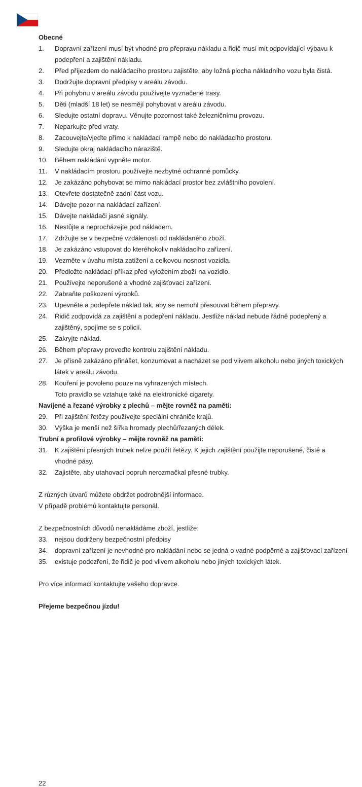Obecné
1. Dopravní zařízení musí být vhodné pro přepravu nákladu a řidič musí mít odpovídající výbavu k podepření a zajištění nákladu.
2. Před příjezdem do nakládacího prostoru zajistěte, aby ložná plocha nákladního vozu byla čistá.
3. Dodržujte dopravní předpisy v areálu závodu.
4. Při pohybnu v areálu závodu používejte vyznačené trasy.
5. Děti (mladší 18 let) se nesmějí pohybovat v areálu závodu.
6. Sledujte ostatní dopravu. Věnujte pozornost také železničnímu provozu.
7. Neparkujte před vraty.
8. Zacouvejte/vjeďte přímo k nakládací rampě nebo do nakládacího prostoru.
9. Sledujte okraj nakládacího nárazištĕ.
10. Během nakládání vypněte motor.
11. V nakládacím prostoru používejte nezbytné ochranné pomůcky.
12. Je zakázáno pohybovat se mimo nakládací prostor bez zvláštního povolení.
13. Otevřete dostatečně zadní část vozu.
14. Dávejte pozor na nakládací zařízení.
15. Dávejte nakládači jasné signály.
16. Nestůjte a neprocházejte pod nákladem.
17. Zdržujte se v bezpečné vzdálenosti od nakládaného zboží.
18. Je zakázáno vstupovat do kteréhokoliv nakládacího zařízení.
19. Vezměte v úvahu místa zatížení a celkovou nosnost vozidla.
20. Předložte nakládací příkaz před vyložením zboží na vozidlo.
21. Používejte neporušené a vhodné zajišťovací zařízení.
22. Zabraňte poškození výrobků.
23. Upevněte a podepřete náklad tak, aby se nemohl přesouvat během přepravy.
24. Řidič zodpovídá za zajištění a podepření nákladu. Jestliže náklad nebude řádně podepřený a zajištěný, spojíme se s policií.
25. Zakryjte náklad.
26. Během přepravy proveďte kontrolu zajištění nákladu.
27. Je přísně zakázáno přinášet, konzumovat a nacházet se pod vlivem alkoholu nebo jiných toxických látek v areálu závodu.
28. Kouření je povoleno pouze na vyhrazených místech.
Toto pravidlo se vztahuje také na elektronické cigarety.
Navíjené a řezané výrobky z plechů – mějte rovněž na paměti:
29. Při zajištění řetězy používejte speciální chrániče krajů.
30. Výška je menší než šířka hromady plechů/řezaných délek.
Trubní a profilové výrobky – mějte rovněž na paměti:
31. K zajištění přesných trubek nelze použít řetězy. K jejich zajištění použijte neporušené, čisté a vhodné pásy.
32. Zajistěte, aby utahovací popruh nerozmačkal přesné trubky.
Z různých útvarů můžete obdržet podrobnější informace.
V případě problémů kontaktujte personál.
Z bezpečnostních důvodů nenakládáme zboží, jestliže:
33. nejsou dodrženy bezpečnostní předpisy
34. dopravní zařízení je nevhodné pro nakládání nebo se jedná o vadné podpěrné a zajišťovací zařízení
35. existuje podezření, že řidič je pod vlivem alkoholu nebo jiných toxických látek.
Pro více informací kontaktujte vašeho dopravce.
Přejeme bezpečnou jízdu!
22